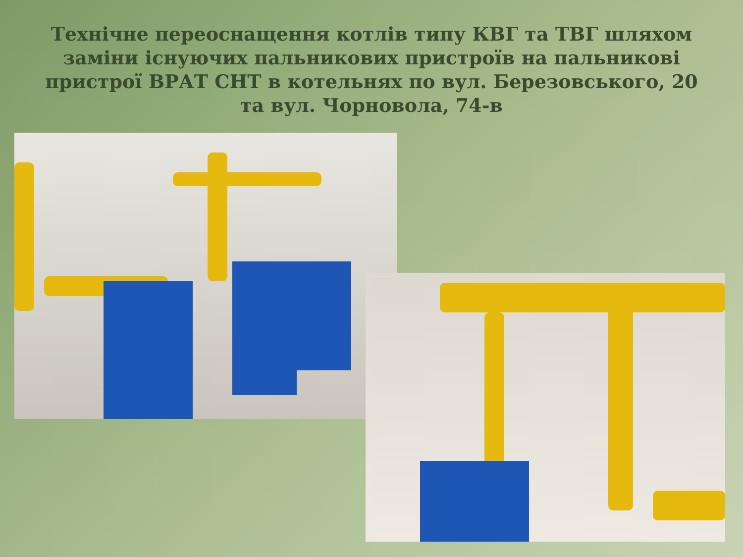Технічне переоснащення котлів типу КВГ та ТВГ шляхом заміни існуючих пальникових пристроїв на пальникові пристрої ВРАТ СНТ в котельнях по вул. Березовського, 20 та вул. Чорновола, 74-в